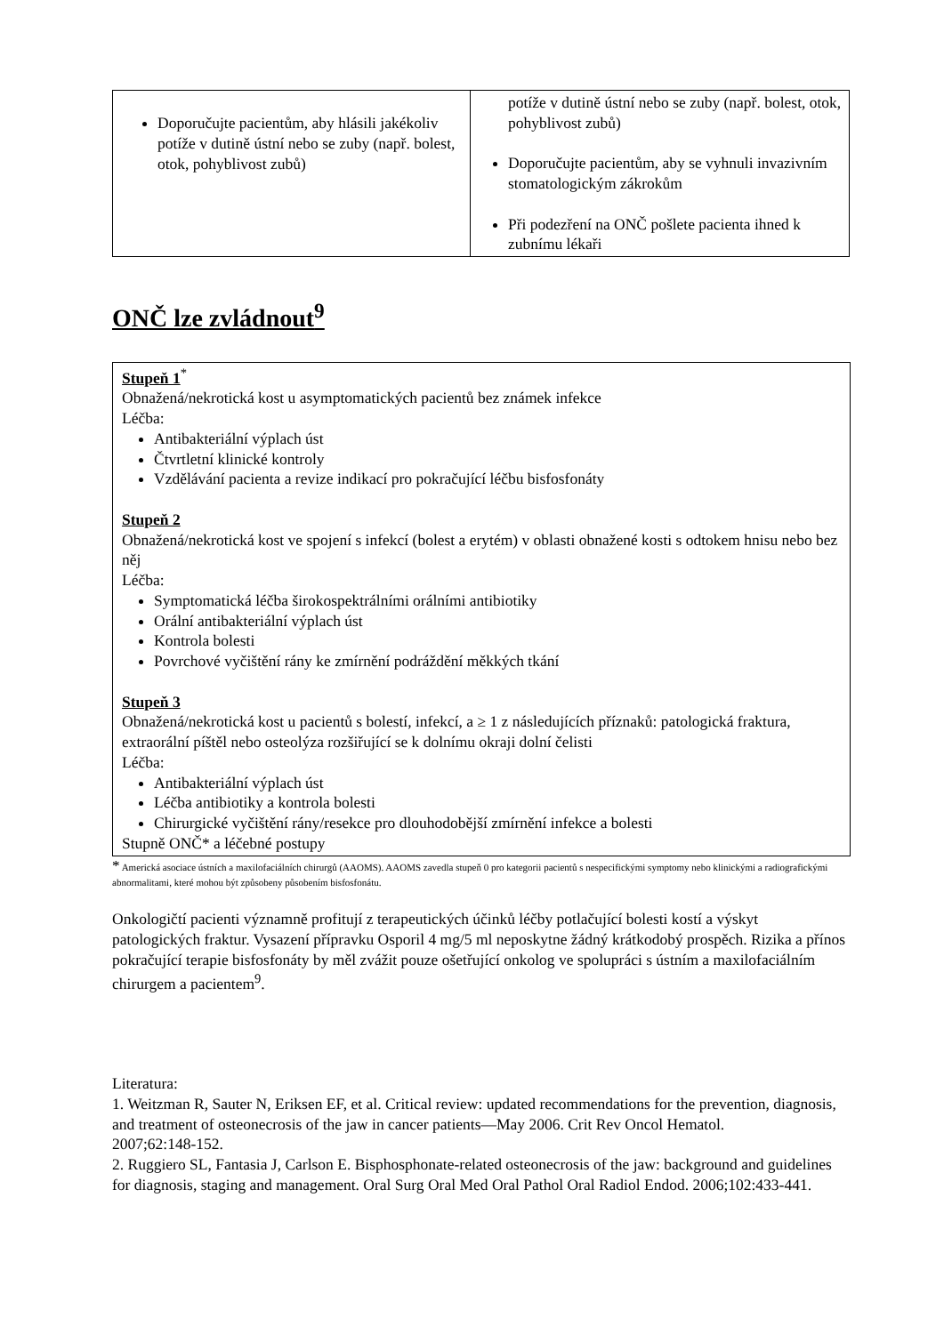| Doporučujte pacientům, aby hlásili jakékoliv potíže v dutině ústní nebo se zuby (např. bolest, otok, pohyblivost zubů) | potíže v dutině ústní nebo se zuby (např. bolest, otok, pohyblivost zubů) Doporučujte pacientům, aby se vyhnuli invazivním stomatologickým zákrokům Při podezření na ONČ pošlete pacienta ihned k zubnímu lékaři |
ONČ lze zvládnout<sup>9</sup>
Stupeň 1<sup>*</sup>
Obnažená/nekrotická kost u asymptomatických pacientů bez známek infekce
Léčba:
Antibakteriální výplach úst
Čtvrtletní klinické kontroly
Vzdělávání pacienta a revize indikací pro pokračující léčbu bisfosfonáty
Stupeň 2
Obnažená/nekrotická kost ve spojení s infekcí (bolest a erytém) v oblasti obnažené kosti s odtokem hnisu nebo bez něj
Léčba:
Symptomatická léčba širokospektrálními orálními antibiotiky
Orální antibakteriální výplach úst
Kontrola bolesti
Povrchové vyčištění rány ke zmírnění podráždění měkkých tkání
Stupeň 3
Obnažená/nekrotická kost u pacientů s bolestí, infekcí, a ≥ 1 z následujících příznaků: patologická fraktura, extraorální píštěl nebo osteolýza rozšiřující se k dolnímu okraji dolní čelisti
Léčba:
Antibakteriální výplach úst
Léčba antibiotiky a kontrola bolesti
Chirurgické vyčištění rány/resekce pro dlouhodobější zmírnění infekce a bolesti
Stupně ONČ* a léčebné postupy
* Americká asociace ústních a maxilofaciálních chirurgů (AAOMS). AAOMS zavedla stupeň 0 pro kategorii pacientů s nespecifickými symptomy nebo klinickými a radiografickými abnormalitami, které mohou být způsobeny působením bisfosfonátu.
Onkologičtí pacienti významně profitují z terapeutických účinků léčby potlačující bolesti kostí a výskyt patologických fraktur. Vysazení přípravku Osporil 4 mg/5 ml neposkytne žádný krátkodobý prospěch. Rizika a přínos pokračující terapie bisfosfonáty by měl zvážit pouze ošetřující onkolog ve spolupráci s ústním a maxilofaciálním chirurgem a pacientem<sup>9</sup>.
Literatura:
1. Weitzman R, Sauter N, Eriksen EF, et al. Critical review: updated recommendations for the prevention, diagnosis, and treatment of osteonecrosis of the jaw in cancer patients—May 2006. Crit Rev Oncol Hematol.
2007;62:148-152.
2. Ruggiero SL, Fantasia J, Carlson E. Bisphosphonate-related osteonecrosis of the jaw: background and guidelines for diagnosis, staging and management. Oral Surg Oral Med Oral Pathol Oral Radiol Endod. 2006;102:433-441.